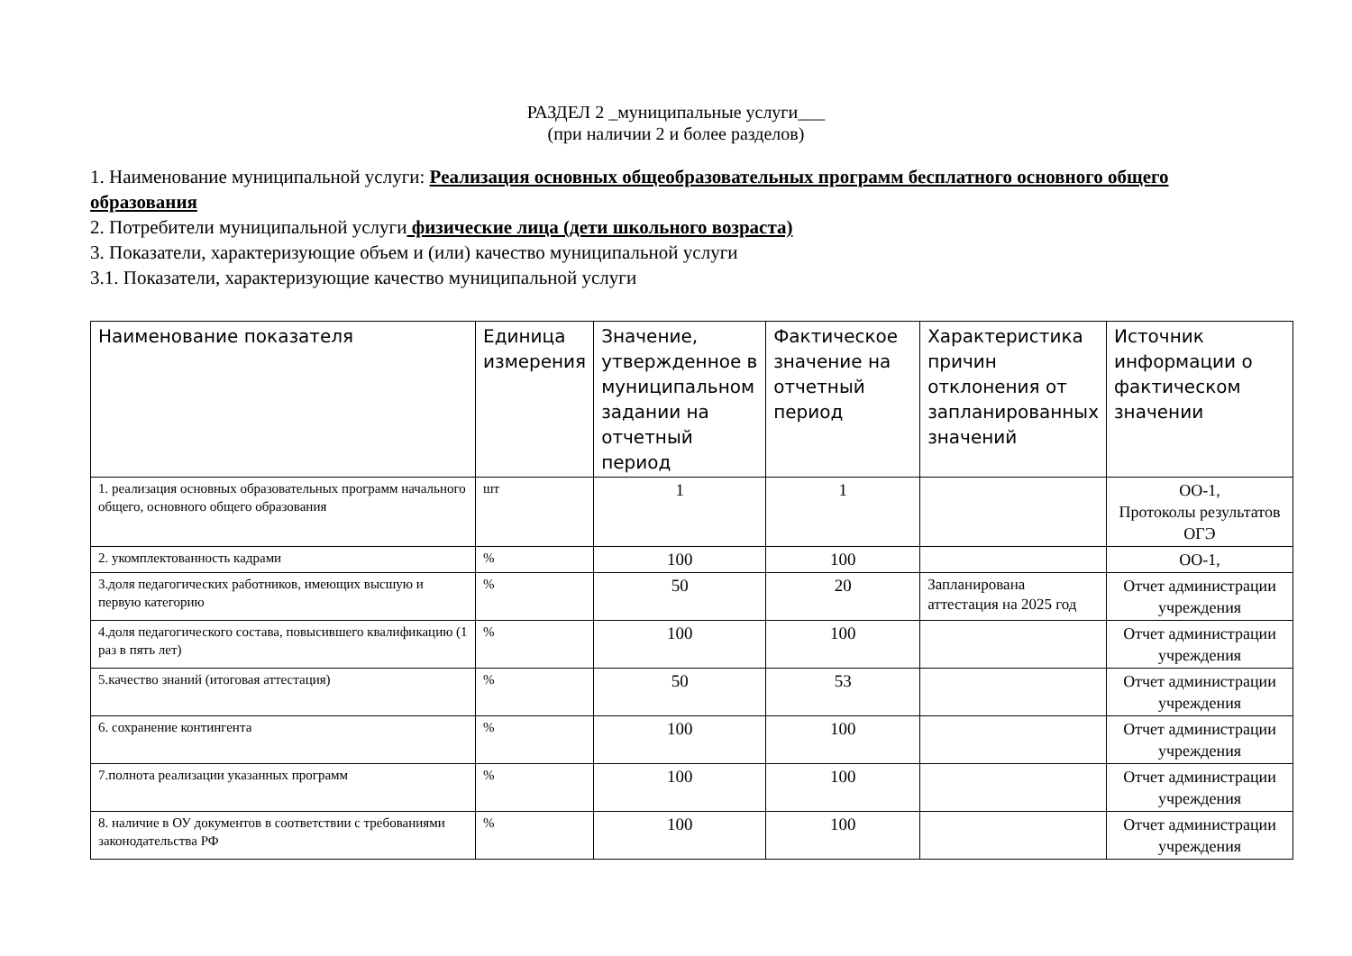РАЗДЕЛ 2 _муниципальные услуги___
(при наличии 2 и более разделов)
1. Наименование муниципальной услуги: Реализация основных общеобразовательных программ бесплатного основного общего образования
2. Потребители муниципальной услуги физические лица (дети школьного возраста)
3. Показатели, характеризующие объем и (или) качество муниципальной услуги
3.1. Показатели, характеризующие качество муниципальной услуги
| Наименование показателя | Единица измерения | Значение, утвержденное в муниципальном задании на отчетный период | Фактическое значение на отчетный период | Характеристика причин отклонения от запланированных значений | Источник информации о фактическом значении |
| --- | --- | --- | --- | --- | --- |
| 1. реализация основных образовательных программ начального общего, основного общего образования | шт | 1 | 1 | | ОО-1, Протоколы результатов ОГЭ |
| 2. укомплектованность кадрами | % | 100 | 100 | | ОО-1, |
| 3.доля педагогических работников, имеющих высшую и первую категорию | % | 50 | 20 | Запланирована аттестация на 2025 год | Отчет администрации учреждения |
| 4.доля педагогического состава, повысившего квалификацию (1 раз в пять лет) | % | 100 | 100 | | Отчет администрации учреждения |
| 5.качество знаний (итоговая аттестация) | % | 50 | 53 | | Отчет администрации учреждения |
| 6. сохранение контингента | % | 100 | 100 | | Отчет администрации учреждения |
| 7.полнота реализации указанных программ | % | 100 | 100 | | Отчет администрации учреждения |
| 8. наличие в ОУ документов в соответствии с требованиями законодательства РФ | % | 100 | 100 | | Отчет администрации учреждения |